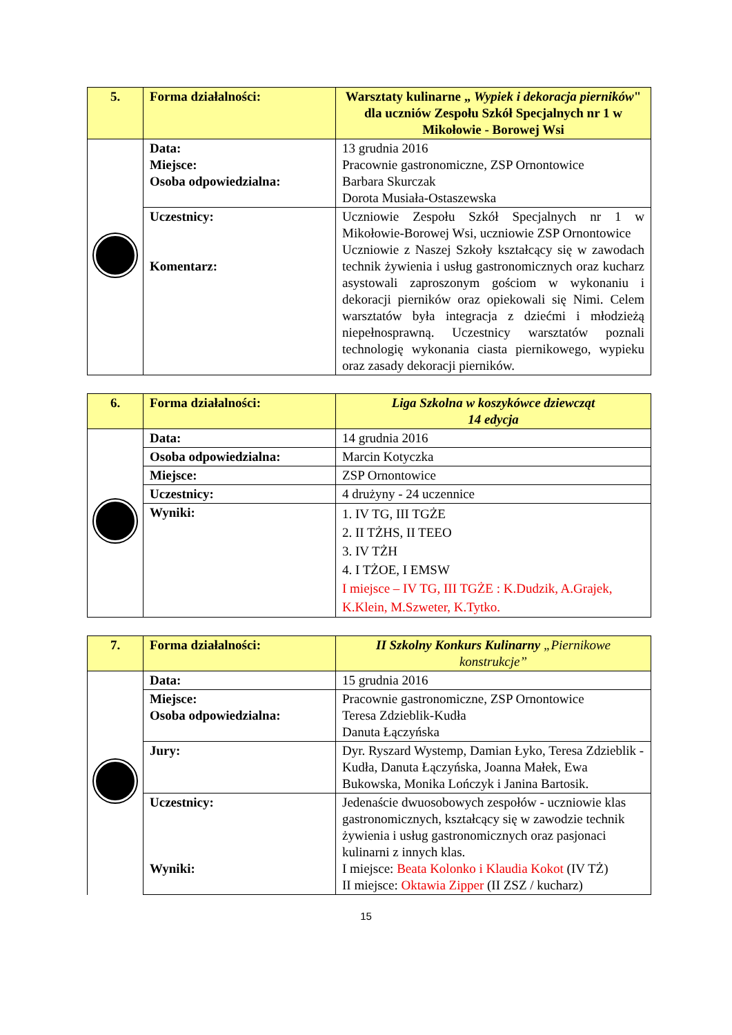| 5. | Forma działalności: | Warsztaty kulinarne „ Wypiek i dekoracja pierników " dla uczniów Zespołu Szkół Specjalnych nr 1 w Mikołowie - Borowej Wsi |
| | Data: Miejsce: Osoba odpowiedzialna: | 13 grudnia 2016 Pracownie gastronomiczne, ZSP Ornontowice Barbara Skurczak Dorota Musiała-Ostaszewska |
| | Uczestnicy: Komentarz: | Uczniowie Zespołu Szkół Specjalnych nr 1 w Mikołowie-Borowej Wsi, uczniowie ZSP Ornontowice Uczniowie z Naszej Szkoły kształcący się w zawodach technik żywienia i usług gastronomicznych oraz kucharz asystowali zaproszonym gościom w wykonaniu i dekoracji pierników oraz opiekowali się Nimi. Celem warsztatów była integracja z dziećmi i młodzieżą niepełnosprawną. Uczestnicy warsztatów poznali technologię wykonania ciasta piernikowego, wypieku oraz zasady dekoracji pierników. |
| 6. | Forma działalności: | Liga Szkolna w koszykówce dziewcząt 14 edycja |
| | Data: | 14 grudnia 2016 |
| | Osoba odpowiedzialna: | Marcin Kotyczka |
| | Miejsce: | ZSP Ornontowice |
| | Uczestnicy: | 4 drużyny - 24 uczennice |
| | Wyniki: | 1. IV TG, III TGŻE 2. II TŻHS, II TEEO 3. IV TŻH 4. I TŻOE, I EMSW I miejsce – IV TG, III TGŻE : K.Dudzik, A.Grajek, K.Klein, M.Szweter, K.Tytko. |
| 7. | Forma działalności: | II Szkolny Konkurs Kulinarny „Piernikowe konstrukcje” |
| | Data: | 15 grudnia 2016 |
| | Miejsce: Osoba odpowiedzialna: | Pracownie gastronomiczne, ZSP Ornontowice Teresa Zdzieblik-Kudła Danuta Łączyńska |
| | Jury: | Dyr. Ryszard Wystemp, Damian Łyko, Teresa Zdzieblik - Kudła, Danuta Łączyńska, Joanna Małek, Ewa Bukowska, Monika Lończyk i Janina Bartosik. |
| | Uczestnicy: Wyniki: | Jedenaście dwuosobowych zespołów - uczniowie klas gastronomicznych, kształcący się w zawodzie technik żywienia i usług gastronomicznych oraz pasjonaci kulinarni z innych klas. I miejsce: Beata Kolonko i Klaudia Kokot (IV TŻ) II miejsce: Oktawia Zipper (II ZSZ / kucharz) |
15